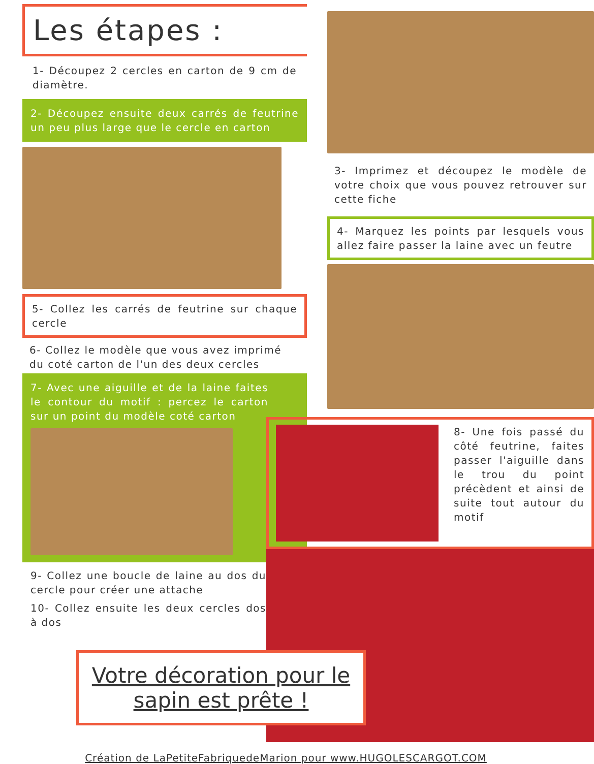Les étapes :
1- Découpez 2 cercles en carton de 9 cm de diamètre.
2- Découpez ensuite deux carrés de feutrine un peu plus large que le cercle en carton
5- Collez les carrés de feutrine sur chaque cercle
6- Collez le modèle que vous avez imprimé du coté carton de l'un des deux cercles
7- Avec une aiguille et de la laine faites le contour du motif : percez le carton sur un point du modèle coté carton
9- Collez une boucle de laine au dos du cercle pour créer une attache
10- Collez ensuite les deux cercles dos à dos
3- Imprimez et découpez le modèle de votre choix que vous pouvez retrouver sur cette fiche
4- Marquez les points par lesquels vous allez faire passer la laine avec un feutre
8- Une fois passé du côté feutrine, faites passer l'aiguille dans le trou du point précèdent et ainsi de suite tout autour du motif
Votre décoration pour le sapin est prête !
Création de LaPetiteFabriquedeMarion pour www.HUGOLESCARGOT.COM